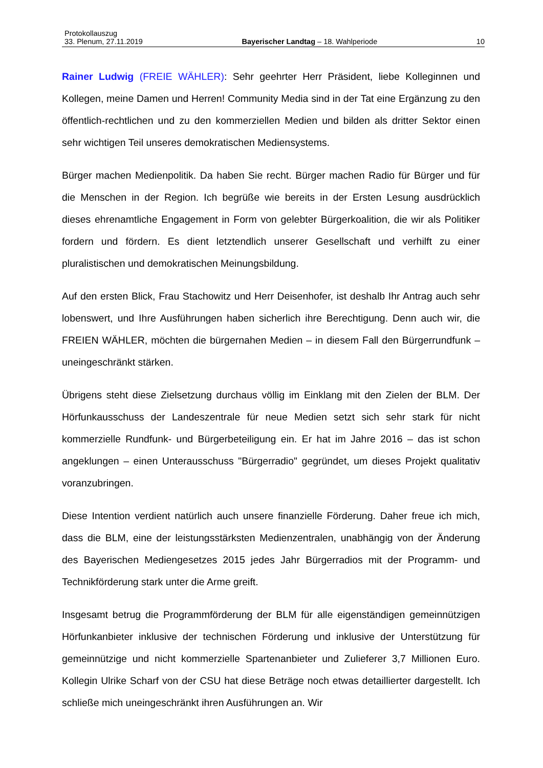Protokollauszug
33. Plenum, 27.11.2019 Bayerischer Landtag – 18. Wahlperiode 10
Rainer Ludwig (FREIE WÄHLER): Sehr geehrter Herr Präsident, liebe Kolleginnen und Kollegen, meine Damen und Herren! Community Media sind in der Tat eine Ergänzung zu den öffentlich-rechtlichen und zu den kommerziellen Medien und bilden als dritter Sektor einen sehr wichtigen Teil unseres demokratischen Mediensystems.
Bürger machen Medienpolitik. Da haben Sie recht. Bürger machen Radio für Bürger und für die Menschen in der Region. Ich begrüße wie bereits in der Ersten Lesung ausdrücklich dieses ehrenamtliche Engagement in Form von gelebter Bürgerkoalition, die wir als Politiker fordern und fördern. Es dient letztendlich unserer Gesellschaft und verhilft zu einer pluralistischen und demokratischen Meinungsbildung.
Auf den ersten Blick, Frau Stachowitz und Herr Deisenhofer, ist deshalb Ihr Antrag auch sehr lobenswert, und Ihre Ausführungen haben sicherlich ihre Berechtigung. Denn auch wir, die FREIEN WÄHLER, möchten die bürgernahen Medien – in diesem Fall den Bürgerrundfunk – uneingeschränkt stärken.
Übrigens steht diese Zielsetzung durchaus völlig im Einklang mit den Zielen der BLM. Der Hörfunkausschuss der Landeszentrale für neue Medien setzt sich sehr stark für nicht kommerzielle Rundfunk- und Bürgerbeteiligung ein. Er hat im Jahre 2016 – das ist schon angeklungen – einen Unterausschuss "Bürgerradio" gegründet, um dieses Projekt qualitativ voranzubringen.
Diese Intention verdient natürlich auch unsere finanzielle Förderung. Daher freue ich mich, dass die BLM, eine der leistungsstärksten Medienzentralen, unabhängig von der Änderung des Bayerischen Mediengesetzes 2015 jedes Jahr Bürgerradios mit der Programm- und Technikförderung stark unter die Arme greift.
Insgesamt betrug die Programmförderung der BLM für alle eigenständigen gemeinnützigen Hörfunkanbieter inklusive der technischen Förderung und inklusive der Unterstützung für gemeinnützige und nicht kommerzielle Spartenanbieter und Zulieferer 3,7 Millionen Euro. Kollegin Ulrike Scharf von der CSU hat diese Beträge noch etwas detaillierter dargestellt. Ich schließe mich uneingeschränkt ihren Ausführungen an. Wir